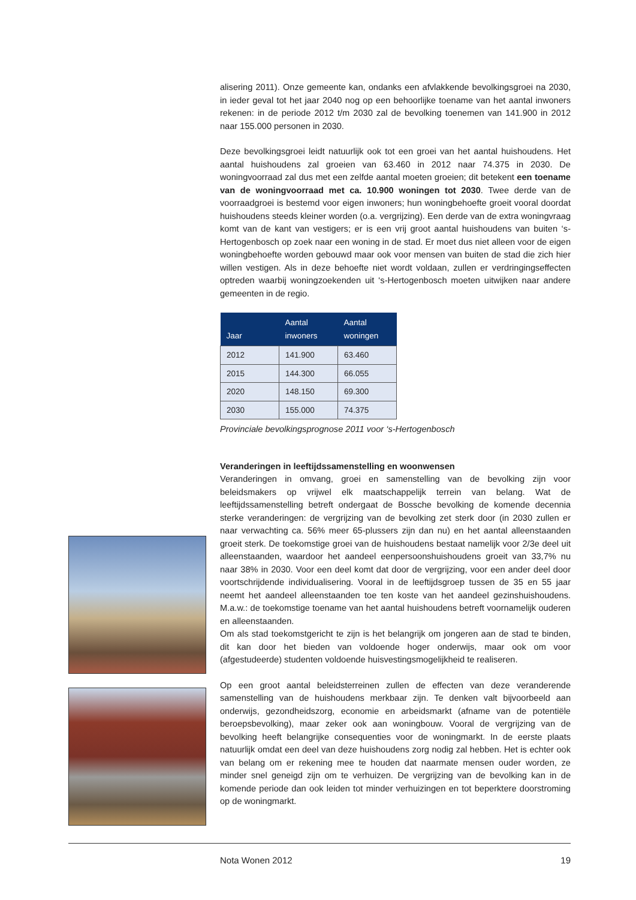alisering 2011). Onze gemeente kan, ondanks een afvlakkende bevolkingsgroei na 2030, in ieder geval tot het jaar 2040 nog op een behoorlijke toename van het aantal inwoners rekenen: in de periode 2012 t/m 2030 zal de bevolking toenemen van 141.900 in 2012 naar 155.000 personen in 2030.
Deze bevolkingsgroei leidt natuurlijk ook tot een groei van het aantal huishoudens. Het aantal huishoudens zal groeien van 63.460 in 2012 naar 74.375 in 2030. De woningvoorraad zal dus met een zelfde aantal moeten groeien; dit betekent een toename van de woningvoorraad met ca. 10.900 woningen tot 2030. Twee derde van de voorraadgroei is bestemd voor eigen inwoners; hun woningbehoefte groeit vooral doordat huishoudens steeds kleiner worden (o.a. vergrijzing). Een derde van de extra woningvraag komt van de kant van vestigers; er is een vrij groot aantal huishoudens van buiten ‘s-Hertogenbosch op zoek naar een woning in de stad. Er moet dus niet alleen voor de eigen woningbehoefte worden gebouwd maar ook voor mensen van buiten de stad die zich hier willen vestigen. Als in deze behoefte niet wordt voldaan, zullen er verdringingseffecten optreden waarbij woningzoekenden uit ‘s-Hertogenbosch moeten uitwijken naar andere gemeenten in de regio.
| Jaar | Aantal inwoners | Aantal woningen |
| --- | --- | --- |
| 2012 | 141.900 | 63.460 |
| 2015 | 144.300 | 66.055 |
| 2020 | 148.150 | 69.300 |
| 2030 | 155.000 | 74.375 |
Provinciale bevolkingsprognose 2011 voor ‘s-Hertogenbosch
Veranderingen in leeftijdssamenstelling en woonwensen
Veranderingen in omvang, groei en samenstelling van de bevolking zijn voor beleidsmakers op vrijwel elk maatschappelijk terrein van belang. Wat de leeftijdssamenstelling betreft ondergaat de Bossche bevolking de komende decennia sterke veranderingen: de vergrijzing van de bevolking zet sterk door (in 2030 zullen er naar verwachting ca. 56% meer 65-plussers zijn dan nu) en het aantal alleenstaanden groeit sterk. De toekomstige groei van de huishoudens bestaat namelijk voor 2/3e deel uit alleenstaanden, waardoor het aandeel eenpersoonshuishoudens groeit van 33,7% nu naar 38% in 2030. Voor een deel komt dat door de vergrijzing, voor een ander deel door voortschrijdende individualisering. Vooral in de leeftijdsgroep tussen de 35 en 55 jaar neemt het aandeel alleenstaanden toe ten koste van het aandeel gezinshuishoudens. M.a.w.: de toekomstige toename van het aantal huishoudens betreft voornamelijk ouderen en alleenstaanden.
Om als stad toekomstgericht te zijn is het belangrijk om jongeren aan de stad te binden, dit kan door het bieden van voldoende hoger onderwijs, maar ook om voor (afgestudeerde) studenten voldoende huisvestingsmogelijkheid te realiseren.
Op een groot aantal beleidsterreinen zullen de effecten van deze veranderende samenstelling van de huishoudens merkbaar zijn. Te denken valt bijvoorbeeld aan onderwijs, gezondheidszorg, economie en arbeidsmarkt (afname van de potentiële beroepsbevolking), maar zeker ook aan woningbouw. Vooral de vergrijzing van de bevolking heeft belangrijke consequenties voor de woningmarkt. In de eerste plaats natuurlijk omdat een deel van deze huishoudens zorg nodig zal hebben. Het is echter ook van belang om er rekening mee te houden dat naarmate mensen ouder worden, ze minder snel geneigd zijn om te verhuizen. De vergrijzing van de bevolking kan in de komende periode dan ook leiden tot minder verhuizingen en tot beperktere doorstroming op de woningmarkt.
Nota Wonen 2012 19